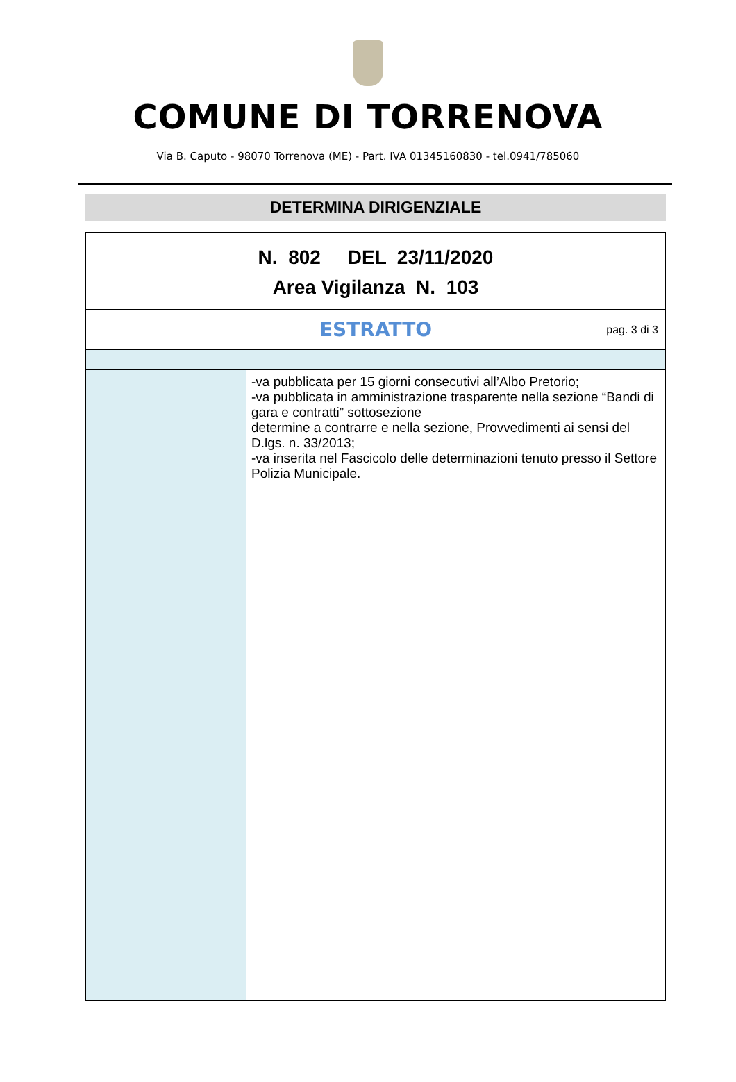COMUNE DI TORRENOVA
Via B. Caputo - 98070 Torrenova (ME) - Part. IVA 01345160830 - tel.0941/785060
DETERMINA DIRIGENZIALE
| N. 802 DEL 23/11/2020 Area Vigilanza N. 103 | |
| ESTRATTO pag. 3 di 3 | |
| | -va pubblicata per 15 giorni consecutivi all’Albo Pretorio; -va pubblicata in amministrazione trasparente nella sezione “Bandi di gara e contratti” sottosezione determine a contrarre e nella sezione, Provvedimenti ai sensi del D.lgs. n. 33/2013; -va inserita nel Fascicolo delle determinazioni tenuto presso il Settore Polizia Municipale. |